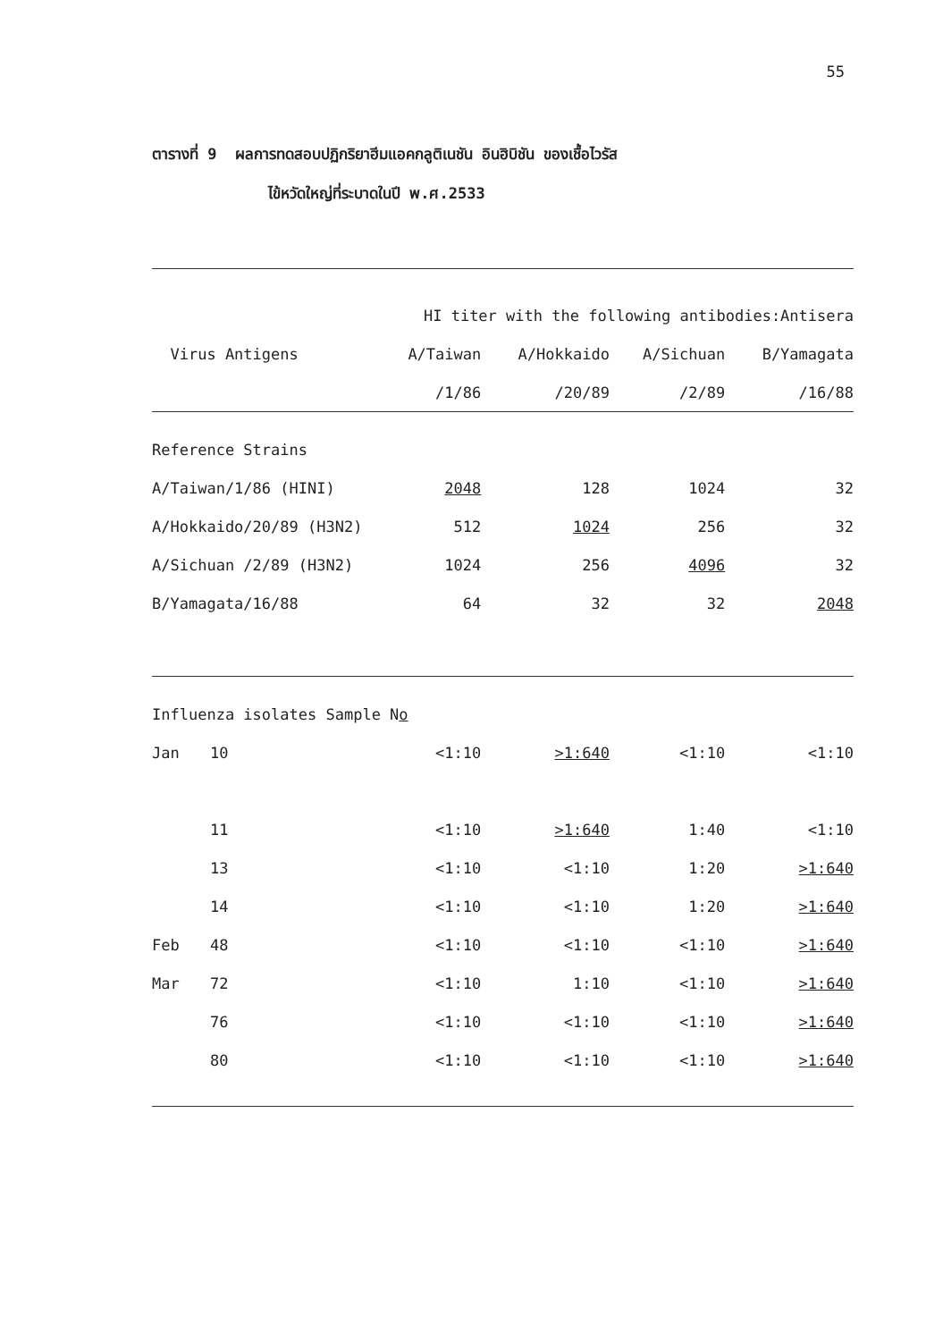55
ตารางที่ 9 ผลการทดสอบปฏิกริยาฮีมแอคกลูติเนชัน อินฮิบิชัน ของเชื้อไวรัส
ไข้หวัดใหญ่ที่ระบาดในปี พ.ศ.2533
| | | HI titer with the following antibodies:Antisera | | | |
| --- | --- | --- | --- | --- | --- |
| Virus Antigens | | A/Taiwan | A/Hokkaido | A/Sichuan | B/Yamagata |
| | | /1/86 | /20/89 | /2/89 | /16/88 |
| Reference Strains | | | | | |
| A/Taiwan/1/86 (HINI) | | 2048 | 128 | 1024 | 32 |
| A/Hokkaido/20/89 (H3N2) | | 512 | 1024 | 256 | 32 |
| A/Sichuan /2/89 (H3N2) | | 1024 | 256 | 4096 | 32 |
| B/Yamagata/16/88 | | 64 | 32 | 32 | 2048 |
| Influenza isolates Sample N o | | | | | |
| Jan | 10 | <1:10 | >1:640 | <1:10 | <1:10 |
| | 11 | <1:10 | >1:640 | 1:40 | <1:10 |
| | 13 | <1:10 | <1:10 | 1:20 | >1:640 |
| | 14 | <1:10 | <1:10 | 1:20 | >1:640 |
| Feb | 48 | <1:10 | <1:10 | <1:10 | >1:640 |
| Mar | 72 | <1:10 | 1:10 | <1:10 | >1:640 |
| | 76 | <1:10 | <1:10 | <1:10 | >1:640 |
| | 80 | <1:10 | <1:10 | <1:10 | >1:640 |